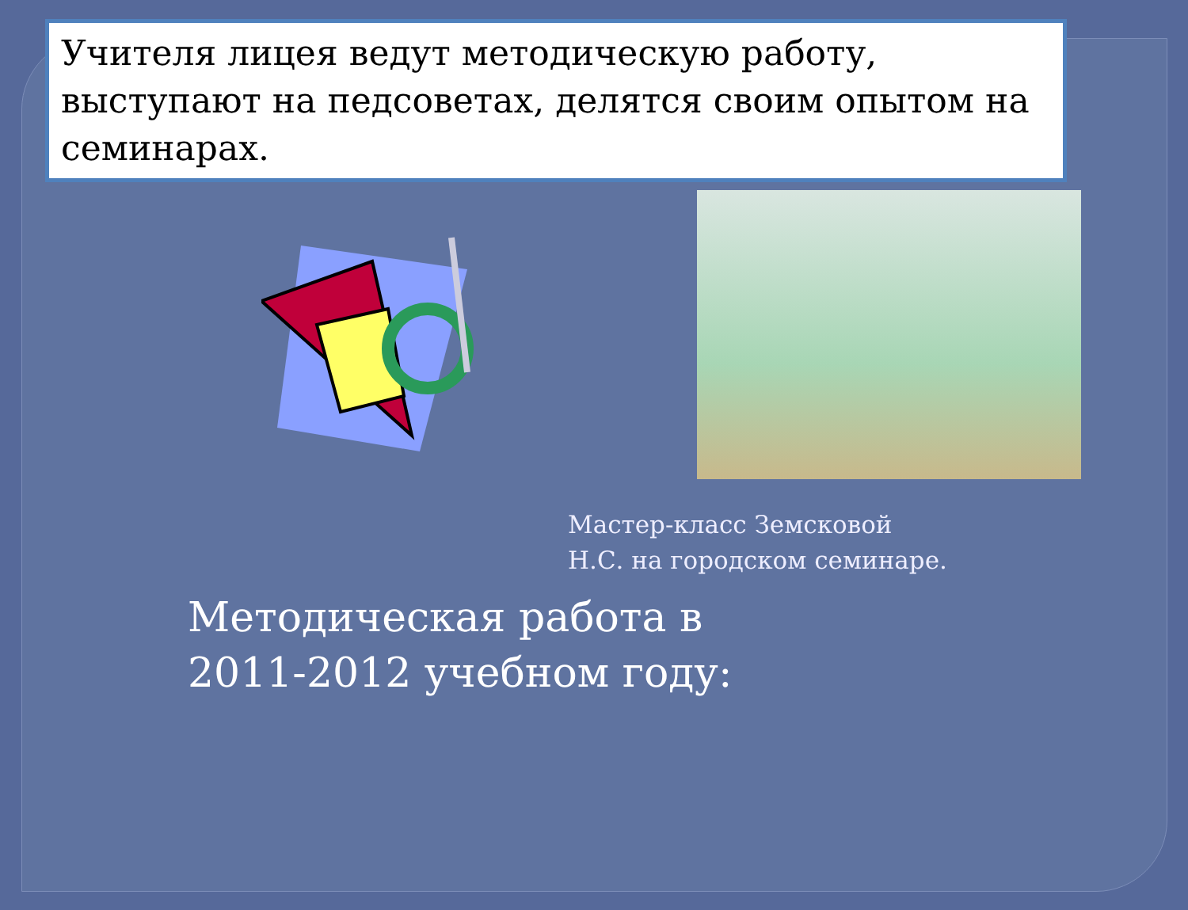Учителя лицея ведут методическую работу, выступают на педсоветах, делятся своим опытом на семинарах.
Мастер-класс Земсковой Н.С. на городском семинаре.
Методическая работа в 2011-2012 учебном году: